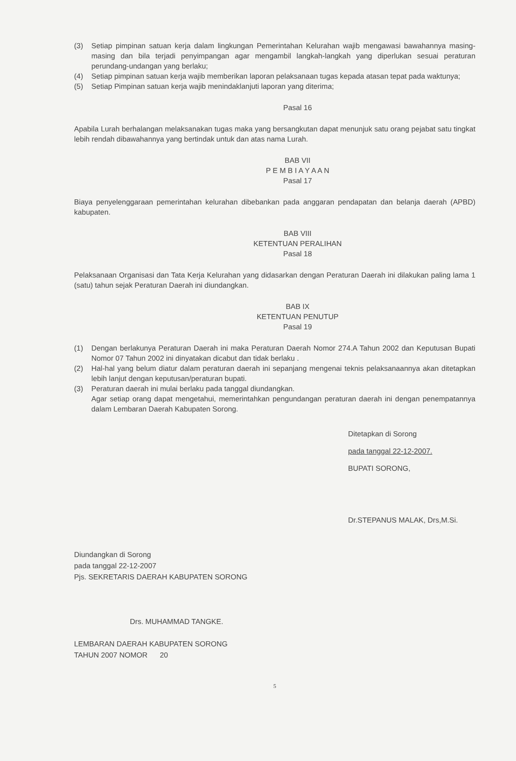(3) Setiap pimpinan satuan kerja dalam lingkungan Pemerintahan Kelurahan wajib mengawasi bawahannya masing-masing dan bila terjadi penyimpangan agar mengambil langkah-langkah yang diperlukan sesuai peraturan perundang-undangan yang berlaku;
(4) Setiap pimpinan satuan kerja wajib memberikan laporan pelaksanaan tugas kepada atasan tepat pada waktunya;
(5) Setiap Pimpinan satuan kerja wajib menindaklanjuti laporan yang diterima;
Pasal 16
Apabila Lurah berhalangan melaksanakan tugas maka yang bersangkutan dapat menunjuk satu orang pejabat satu tingkat lebih rendah dibawahannya yang bertindak untuk dan atas nama Lurah.
BAB VII
P E M B I A Y A A N
Pasal 17
Biaya penyelenggaraan pemerintahan kelurahan dibebankan pada anggaran pendapatan dan belanja daerah (APBD) kabupaten.
BAB VIII
KETENTUAN PERALIHAN
Pasal 18
Pelaksanaan Organisasi dan Tata Kerja Kelurahan yang didasarkan dengan Peraturan Daerah ini dilakukan paling lama 1 (satu) tahun sejak Peraturan Daerah ini diundangkan.
BAB IX
KETENTUAN PENUTUP
Pasal 19
(1) Dengan berlakunya Peraturan Daerah ini maka Peraturan Daerah Nomor 274.A Tahun 2002 dan Keputusan Bupati Nomor 07 Tahun 2002 ini dinyatakan dicabut dan tidak berlaku .
(2) Hal-hal yang belum diatur dalam peraturan daerah ini sepanjang mengenai teknis pelaksanaannya akan ditetapkan lebih lanjut dengan keputusan/peraturan bupati.
(3) Peraturan daerah ini mulai berlaku pada tanggal diundangkan.
Agar setiap orang dapat mengetahui, memerintahkan pengundangan peraturan daerah ini dengan penempatannya dalam Lembaran Daerah Kabupaten Sorong.
Ditetapkan di Sorong
pada tanggal 22-12-2007.
BUPATI SORONG,
Dr.STEPANUS MALAK, Drs,M.Si.
Diundangkan di Sorong
pada tanggal 22-12-2007
Pjs. SEKRETARIS DAERAH KABUPATEN SORONG
Drs. MUHAMMAD TANGKE.
LEMBARAN DAERAH KABUPATEN SORONG
TAHUN 2007 NOMOR 20
5